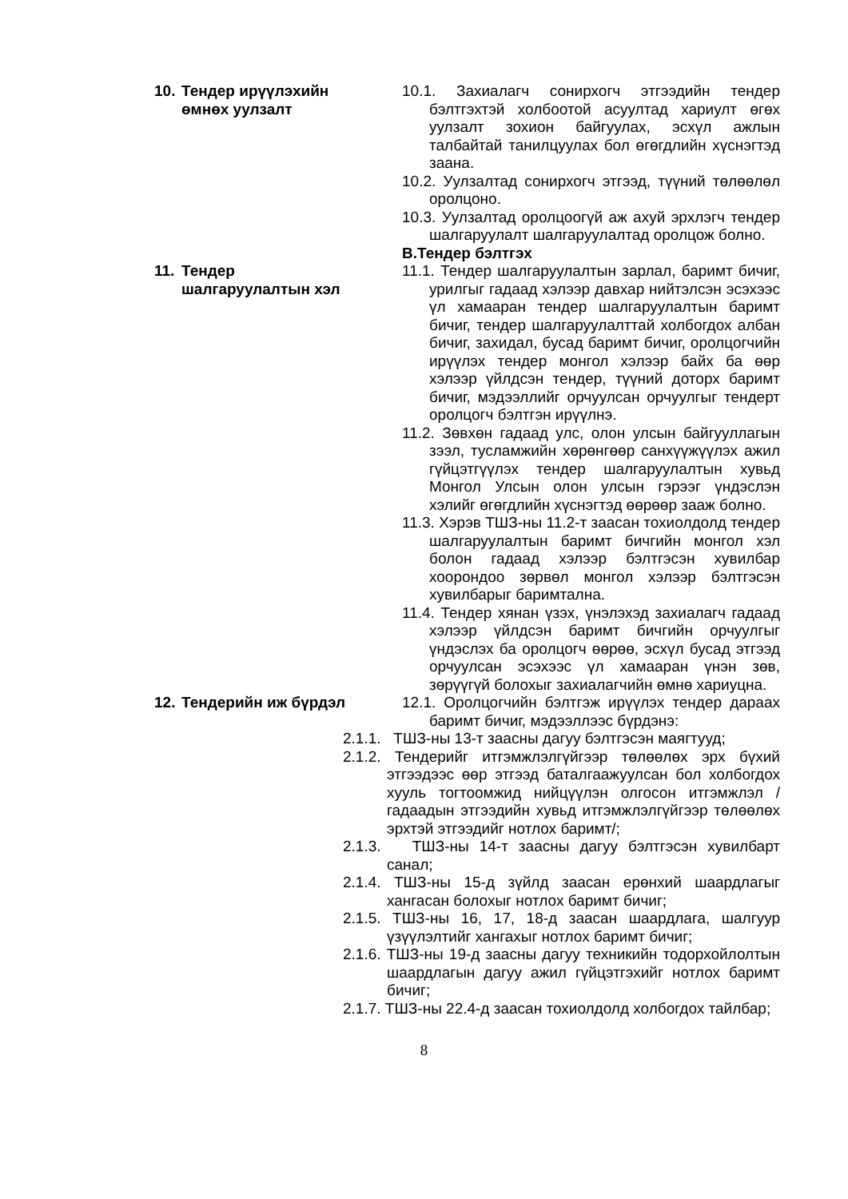10. Тендер ирүүлэхийн өмнөх уулзалт
10.1. Захиалагч сонирхогч этгээдийн тендер бэлтгэхтэй холбоотой асуултад хариулт өгөх уулзалт зохион байгуулах, эсхүл ажлын талбайтай танилцуулах бол өгөгдлийн хүснэгтэд заана.
10.2. Уулзалтад сонирхогч этгээд, түүний төлөөлөл оролцоно.
10.3. Уулзалтад оролцоогүй аж ахуй эрхлэгч тендер шалгаруулалт шалгаруулалтад оролцож болно.
В.Тендер бэлтгэх
11. Тендер шалгаруулалтын хэл
11.1. Тендер шалгаруулалтын зарлал, баримт бичиг, урилгыг гадаад хэлээр давхар нийтэлсэн эсэхээс үл хамааран тендер шалгаруулалтын баримт бичиг, тендер шалгаруулалттай холбогдох албан бичиг, захидал, бусад баримт бичиг, оролцогчийн ирүүлэх тендер монгол хэлээр байх ба өөр хэлээр үйлдсэн тендер, түүний доторх баримт бичиг, мэдээллийг орчуулсан орчуулгыг тендерт оролцогч бэлтгэн ирүүлнэ.
11.2. Зөвхөн гадаад улс, олон улсын байгууллагын зээл, тусламжийн хөрөнгөөр санхүүжүүлэх ажил гүйцэтгүүлэх тендер шалгаруулалтын хувьд Монгол Улсын олон улсын гэрээг үндэслэн хэлийг өгөгдлийн хүснэгтэд өөрөөр зааж болно.
11.3. Хэрэв ТШЗ-ны 11.2-т заасан тохиолдолд тендер шалгаруулалтын баримт бичгийн монгол хэл болон гадаад хэлээр бэлтгэсэн хувилбар хоорондоо зөрвөл монгол хэлээр бэлтгэсэн хувилбарыг баримтална.
11.4. Тендер хянан үзэх, үнэлэхэд захиалагч гадаад хэлээр үйлдсэн баримт бичгийн орчуулгыг үндэслэх ба оролцогч өөрөө, эсхүл бусад этгээд орчуулсан эсэхээс үл хамааран үнэн зөв, зөрүүгүй болохыг захиалагчийн өмнө хариуцна.
12. Тендерийн иж бүрдэл
12.1. Оролцогчийн бэлтгэж ирүүлэх тендер дараах баримт бичиг, мэдээллээс бүрдэнэ:
2.1.1. ТШЗ-ны 13-т заасны дагуу бэлтгэсэн маягтууд;
2.1.2. Тендерийг итгэмжлэлгүйгээр төлөөлөх эрх бүхий этгээдээс өөр этгээд баталгаажуулсан бол холбогдох хууль тогтоомжид нийцүүлэн олгосон итгэмжлэл /гадаадын этгээдийн хувьд итгэмжлэлгүйгээр төлөөлөх эрхтэй этгээдийг нотлох баримт/;
2.1.3. ТШЗ-ны 14-т заасны дагуу бэлтгэсэн хувилбарт санал;
2.1.4. ТШЗ-ны 15-д зүйлд заасан ерөнхий шаардлагыг хангасан болохыг нотлох баримт бичиг;
2.1.5. ТШЗ-ны 16, 17, 18-д заасан шаардлага, шалгуур үзүүлэлтийг хангахыг нотлох баримт бичиг;
2.1.6. ТШЗ-ны 19-д заасны дагуу техникийн тодорхойлолтын шаардлагын дагуу ажил гүйцэтгэхийг нотлох баримт бичиг;
2.1.7. ТШЗ-ны 22.4-д заасан тохиолдолд холбогдох тайлбар;
8